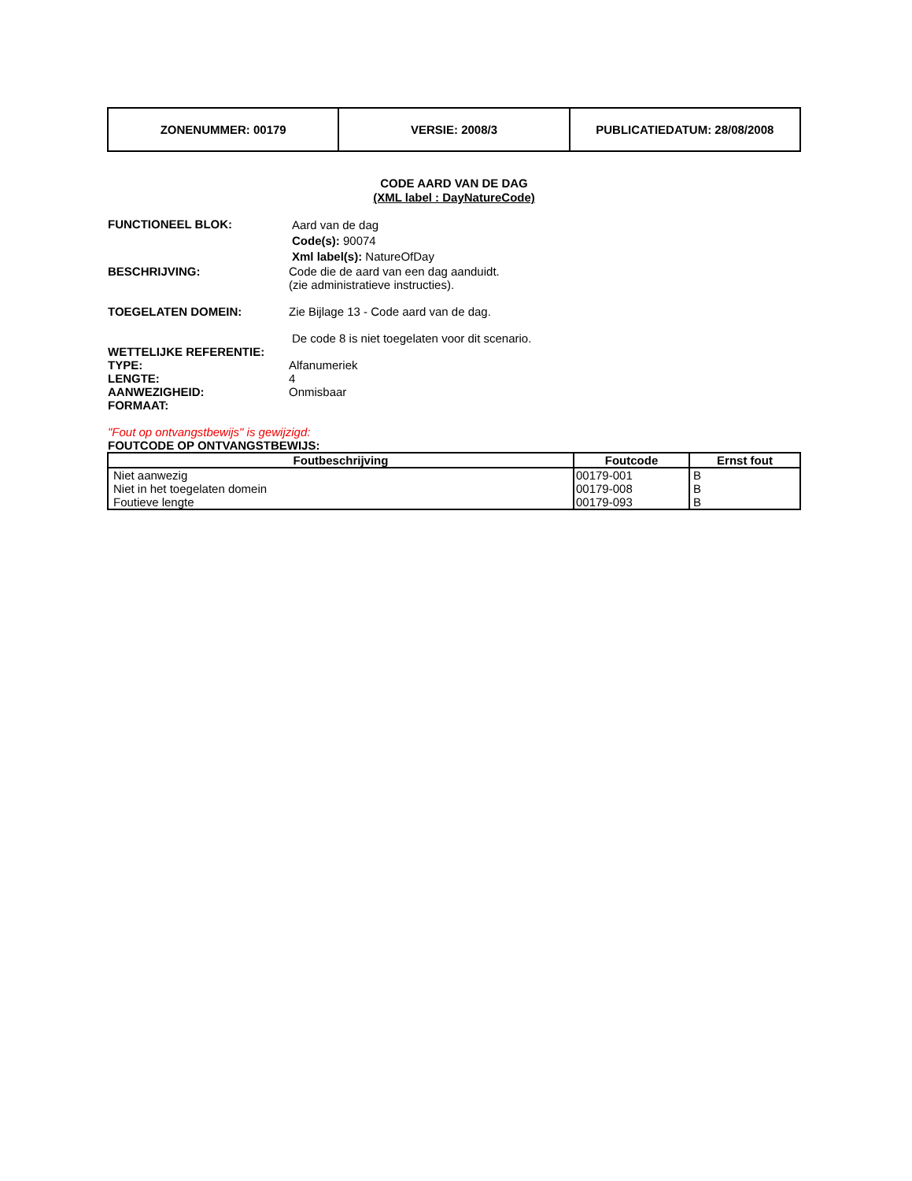| ZONENUMMER: 00179 | VERSIE: 2008/3 | PUBLICATIEDATUM: 28/08/2008 |
CODE AARD VAN DE DAG
(XML label : DayNatureCode)
FUNCTIONEEL BLOK:
Aard van de dag
Code(s): 90074
Xml label(s): NatureOfDay
BESCHRIJVING: Code die de aard van een dag aanduidt.
(zie administratieve instructies).
TOEGELATEN DOMEIN: Zie Bijlage 13 - Code aard van de dag.
De code 8 is niet toegelaten voor dit scenario.
WETTELIJKE REFERENTIE:
TYPE: Alfanumeriek
LENGTE: 4
AANWEZIGHEID: Onmisbaar
FORMAAT:
"Fout op ontvangstbewijs" is gewijzigd:
FOUTCODE OP ONTVANGSTBEWIJS:
| Foutbeschrijving | Foutcode | Ernst fout |
| --- | --- | --- |
| Niet aanwezig Niet in het toegelaten domein Foutieve lengte | 00179-001 00179-008 00179-093 | B B B |